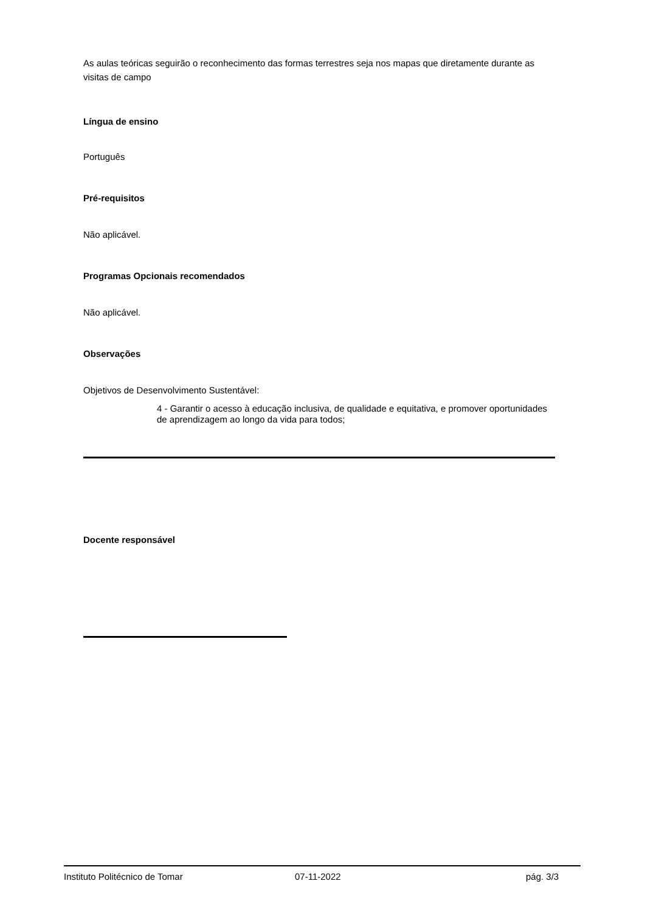As aulas teóricas seguirão o reconhecimento das formas terrestres seja nos mapas que diretamente durante as visitas de campo
Língua de ensino
Português
Pré-requisitos
Não aplicável.
Programas Opcionais recomendados
Não aplicável.
Observações
Objetivos de Desenvolvimento Sustentável:
4 - Garantir o acesso à educação inclusiva, de qualidade e equitativa, e promover oportunidades de aprendizagem ao longo da vida para todos;
Docente responsável
Instituto Politécnico de Tomar 07-11-2022 pág. 3/3